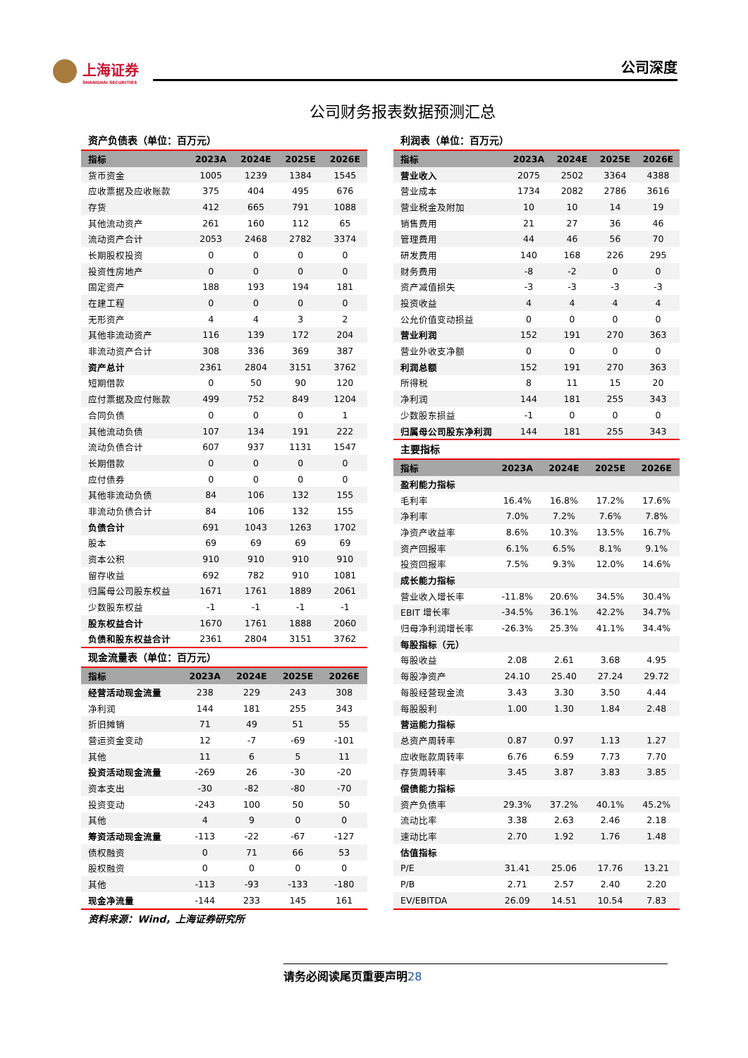上海证券
SHANGHAI SECURITIES
公司深度
公司财务报表数据预测汇总
资产负债表（单位：百万元）
| 指标 | 2023A | 2024E | 2025E | 2026E |
| --- | --- | --- | --- | --- |
| 货币资金 | 1005 | 1239 | 1384 | 1545 |
| 应收票据及应收账款 | 375 | 404 | 495 | 676 |
| 存货 | 412 | 665 | 791 | 1088 |
| 其他流动资产 | 261 | 160 | 112 | 65 |
| 流动资产合计 | 2053 | 2468 | 2782 | 3374 |
| 长期股权投资 | 0 | 0 | 0 | 0 |
| 投资性房地产 | 0 | 0 | 0 | 0 |
| 固定资产 | 188 | 193 | 194 | 181 |
| 在建工程 | 0 | 0 | 0 | 0 |
| 无形资产 | 4 | 4 | 3 | 2 |
| 其他非流动资产 | 116 | 139 | 172 | 204 |
| 非流动资产合计 | 308 | 336 | 369 | 387 |
| 资产总计 | 2361 | 2804 | 3151 | 3762 |
| 短期借款 | 0 | 50 | 90 | 120 |
| 应付票据及应付账款 | 499 | 752 | 849 | 1204 |
| 合同负债 | 0 | 0 | 0 | 1 |
| 其他流动负债 | 107 | 134 | 191 | 222 |
| 流动负债合计 | 607 | 937 | 1131 | 1547 |
| 长期借款 | 0 | 0 | 0 | 0 |
| 应付债券 | 0 | 0 | 0 | 0 |
| 其他非流动负债 | 84 | 106 | 132 | 155 |
| 非流动负债合计 | 84 | 106 | 132 | 155 |
| 负债合计 | 691 | 1043 | 1263 | 1702 |
| 股本 | 69 | 69 | 69 | 69 |
| 资本公积 | 910 | 910 | 910 | 910 |
| 留存收益 | 692 | 782 | 910 | 1081 |
| 归属母公司股东权益 | 1671 | 1761 | 1889 | 2061 |
| 少数股东权益 | -1 | -1 | -1 | -1 |
| 股东权益合计 | 1670 | 1761 | 1888 | 2060 |
| 负债和股东权益合计 | 2361 | 2804 | 3151 | 3762 |
现金流量表（单位：百万元）
| 指标 | 2023A | 2024E | 2025E | 2026E |
| --- | --- | --- | --- | --- |
| 经营活动现金流量 | 238 | 229 | 243 | 308 |
| 净利润 | 144 | 181 | 255 | 343 |
| 折旧摊销 | 71 | 49 | 51 | 55 |
| 营运资金变动 | 12 | -7 | -69 | -101 |
| 其他 | 11 | 6 | 5 | 11 |
| 投资活动现金流量 | -269 | 26 | -30 | -20 |
| 资本支出 | -30 | -82 | -80 | -70 |
| 投资变动 | -243 | 100 | 50 | 50 |
| 其他 | 4 | 9 | 0 | 0 |
| 筹资活动现金流量 | -113 | -22 | -67 | -127 |
| 债权融资 | 0 | 71 | 66 | 53 |
| 股权融资 | 0 | 0 | 0 | 0 |
| 其他 | -113 | -93 | -133 | -180 |
| 现金净流量 | -144 | 233 | 145 | 161 |
利润表（单位：百万元）
| 指标 | 2023A | 2024E | 2025E | 2026E |
| --- | --- | --- | --- | --- |
| 营业收入 | 2075 | 2502 | 3364 | 4388 |
| 营业成本 | 1734 | 2082 | 2786 | 3616 |
| 营业税金及附加 | 10 | 10 | 14 | 19 |
| 销售费用 | 21 | 27 | 36 | 46 |
| 管理费用 | 44 | 46 | 56 | 70 |
| 研发费用 | 140 | 168 | 226 | 295 |
| 财务费用 | -8 | -2 | 0 | 0 |
| 资产减值损失 | -3 | -3 | -3 | -3 |
| 投资收益 | 4 | 4 | 4 | 4 |
| 公允价值变动损益 | 0 | 0 | 0 | 0 |
| 营业利润 | 152 | 191 | 270 | 363 |
| 营业外收支净额 | 0 | 0 | 0 | 0 |
| 利润总额 | 152 | 191 | 270 | 363 |
| 所得税 | 8 | 11 | 15 | 20 |
| 净利润 | 144 | 181 | 255 | 343 |
| 少数股东损益 | -1 | 0 | 0 | 0 |
| 归属母公司股东净利润 | 144 | 181 | 255 | 343 |
主要指标
| 指标 | 2023A | 2024E | 2025E | 2026E |
| --- | --- | --- | --- | --- |
| 盈利能力指标 | | | | |
| 毛利率 | 16.4% | 16.8% | 17.2% | 17.6% |
| 净利率 | 7.0% | 7.2% | 7.6% | 7.8% |
| 净资产收益率 | 8.6% | 10.3% | 13.5% | 16.7% |
| 资产回报率 | 6.1% | 6.5% | 8.1% | 9.1% |
| 投资回报率 | 7.5% | 9.3% | 12.0% | 14.6% |
| 成长能力指标 | | | | |
| 营业收入增长率 | -11.8% | 20.6% | 34.5% | 30.4% |
| EBIT 增长率 | -34.5% | 36.1% | 42.2% | 34.7% |
| 归母净利润增长率 | -26.3% | 25.3% | 41.1% | 34.4% |
| 每股指标（元） | | | | |
| 每股收益 | 2.08 | 2.61 | 3.68 | 4.95 |
| 每股净资产 | 24.10 | 25.40 | 27.24 | 29.72 |
| 每股经营现金流 | 3.43 | 3.30 | 3.50 | 4.44 |
| 每股股利 | 1.00 | 1.30 | 1.84 | 2.48 |
| 营运能力指标 | | | | |
| 总资产周转率 | 0.87 | 0.97 | 1.13 | 1.27 |
| 应收账款周转率 | 6.76 | 6.59 | 7.73 | 7.70 |
| 存货周转率 | 3.45 | 3.87 | 3.83 | 3.85 |
| 偿债能力指标 | | | | |
| 资产负债率 | 29.3% | 37.2% | 40.1% | 45.2% |
| 流动比率 | 3.38 | 2.63 | 2.46 | 2.18 |
| 速动比率 | 2.70 | 1.92 | 1.76 | 1.48 |
| 估值指标 | | | | |
| P/E | 31.41 | 25.06 | 17.76 | 13.21 |
| P/B | 2.71 | 2.57 | 2.40 | 2.20 |
| EV/EBITDA | 26.09 | 14.51 | 10.54 | 7.83 |
资料来源：Wind，上海证券研究所
请务必阅读尾页重要声明28